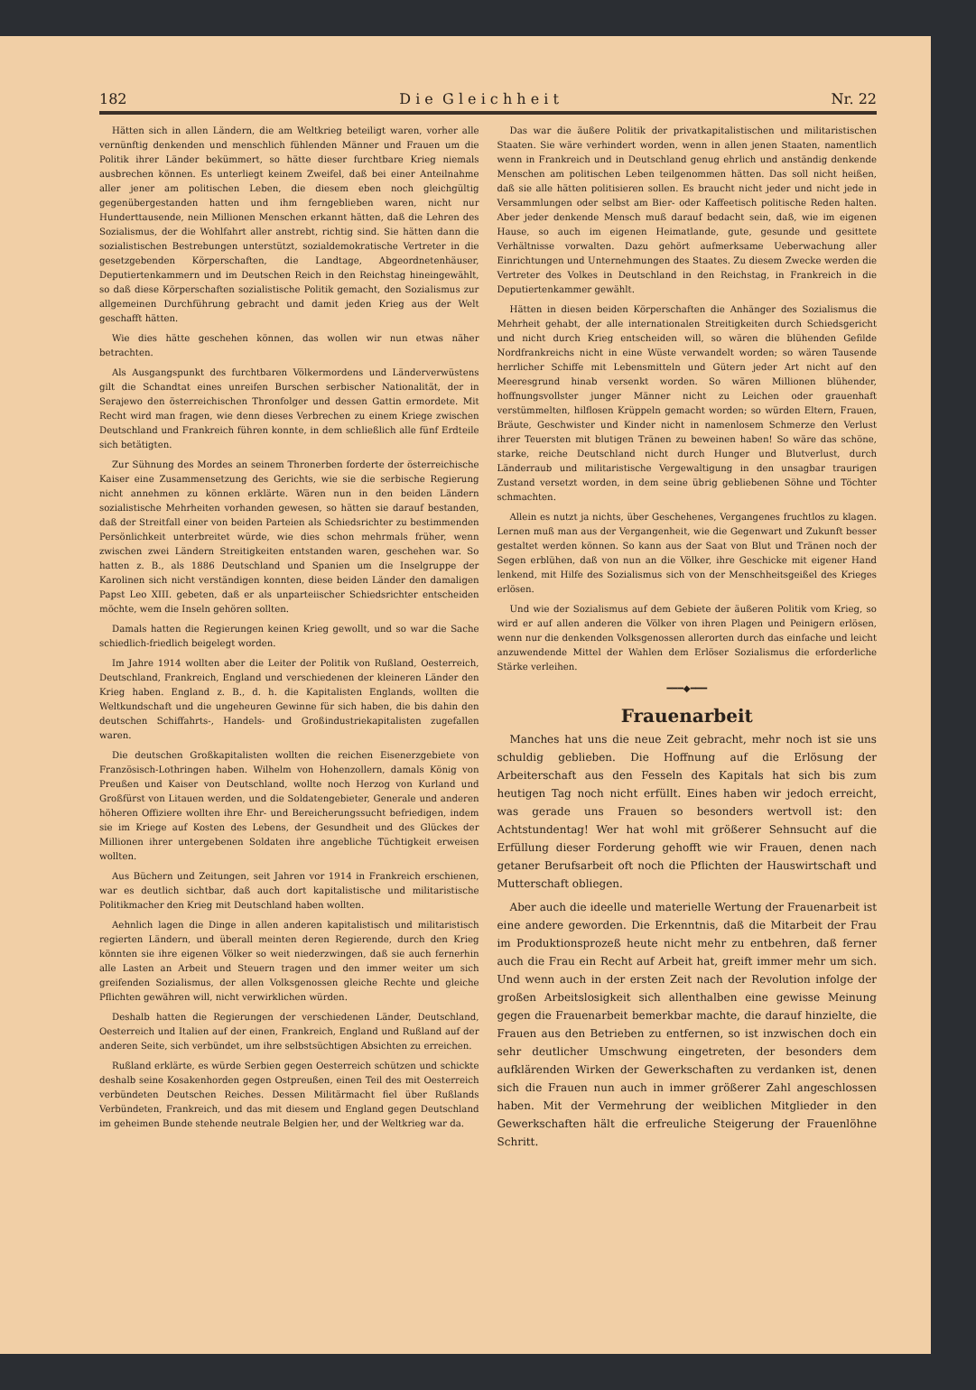182 D i e G l e i c h h e i t Nr. 22
Hätten sich in allen Ländern, die am Weltkrieg beteiligt waren, vorher alle vernünftig denkenden und menschlich fühlenden Männer und Frauen um die Politik ihrer Länder bekümmert, so hätte dieser furchtbare Krieg niemals ausbrechen können. Es unterliegt keinem Zweifel, daß bei einer Anteilnahme aller jener am politischen Leben, die diesem eben noch gleichgültig gegenübergestanden hatten und ihm ferngeblieben waren, nicht nur Hunderttausende, nein Millionen Menschen erkannt hätten, daß die Lehren des Sozialismus, der die Wohlfahrt aller anstrebt, richtig sind. Sie hätten dann die sozialistischen Bestrebungen unterstützt, sozialdemokratische Vertreter in die gesetzgebenden Körperschaften, die Landtage, Abgeordnetenhäuser, Deputiertenkammern und im Deutschen Reich in den Reichstag hineingewählt, so daß diese Körperschaften sozialistische Politik gemacht, den Sozialismus zur allgemeinen Durchführung gebracht und damit jeden Krieg aus der Welt geschafft hätten.
Wie dies hätte geschehen können, das wollen wir nun etwas näher betrachten.
Als Ausgangspunkt des furchtbaren Völkermordens und Länderverwüstens gilt die Schandtat eines unreifen Burschen serbischer Nationalität, der in Serajewo den österreichischen Thronfolger und dessen Gattin ermordete. Mit Recht wird man fragen, wie denn dieses Verbrechen zu einem Kriege zwischen Deutschland und Frankreich führen konnte, in dem schließlich alle fünf Erdteile sich betätigten.
Zur Sühnung des Mordes an seinem Thronerben forderte der österreichische Kaiser eine Zusammensetzung des Gerichts, wie sie die serbische Regierung nicht annehmen zu können erklärte. Wären nun in den beiden Ländern sozialistische Mehrheiten vorhanden gewesen, so hätten sie darauf bestanden, daß der Streitfall einer von beiden Parteien als Schiedsrichter zu bestimmenden Persönlichkeit unterbreitet würde, wie dies schon mehrmals früher, wenn zwischen zwei Ländern Streitigkeiten entstanden waren, geschehen war. So hatten z. B., als 1886 Deutschland und Spanien um die Inselgruppe der Karolinen sich nicht verständigen konnten, diese beiden Länder den damaligen Papst Leo XIII. gebeten, daß er als unparteiischer Schiedsrichter entscheiden möchte, wem die Inseln gehören sollten.
Damals hatten die Regierungen keinen Krieg gewollt, und so war die Sache schiedlich-friedlich beigelegt worden.
Im Jahre 1914 wollten aber die Leiter der Politik von Rußland, Oesterreich, Deutschland, Frankreich, England und verschiedenen der kleineren Länder den Krieg haben. England z. B., d. h. die Kapitalisten Englands, wollten die Weltkundschaft und die ungeheuren Gewinne für sich haben, die bis dahin den deutschen Schiffahrts-, Handels- und Großindustriekapitalisten zugefallen waren.
Die deutschen Großkapitalisten wollten die reichen Eisenerzgebiete von Französisch-Lothringen haben. Wilhelm von Hohenzollern, damals König von Preußen und Kaiser von Deutschland, wollte noch Herzog von Kurland und Großfürst von Litauen werden, und die Soldatengebieter, Generale und anderen höheren Offiziere wollten ihre Ehr- und Bereicherungssucht befriedigen, indem sie im Kriege auf Kosten des Lebens, der Gesundheit und des Glückes der Millionen ihrer untergebenen Soldaten ihre angebliche Tüchtigkeit erweisen wollten.
Aus Büchern und Zeitungen, seit Jahren vor 1914 in Frankreich erschienen, war es deutlich sichtbar, daß auch dort kapitalistische und militaristische Politikmacher den Krieg mit Deutschland haben wollten.
Aehnlich lagen die Dinge in allen anderen kapitalistisch und militaristisch regierten Ländern, und überall meinten deren Regierende, durch den Krieg könnten sie ihre eigenen Völker so weit niederzwingen, daß sie auch fernerhin alle Lasten an Arbeit und Steuern tragen und den immer weiter um sich greifenden Sozialismus, der allen Volksgenossen gleiche Rechte und gleiche Pflichten gewähren will, nicht verwirklichen würden.
Deshalb hatten die Regierungen der verschiedenen Länder, Deutschland, Oesterreich und Italien auf der einen, Frankreich, England und Rußland auf der anderen Seite, sich verbündet, um ihre selbstsüchtigen Absichten zu erreichen.
Rußland erklärte, es würde Serbien gegen Oesterreich schützen und schickte deshalb seine Kosakenhorden gegen Ostpreußen, einen Teil des mit Oesterreich verbündeten Deutschen Reiches. Dessen Militärmacht fiel über Rußlands Verbündeten, Frankreich, und das mit diesem und England gegen Deutschland im geheimen Bunde stehende neutrale Belgien her, und der Weltkrieg war da.
Das war die äußere Politik der privatkapitalistischen und militaristischen Staaten. Sie wäre verhindert worden, wenn in allen jenen Staaten, namentlich wenn in Frankreich und in Deutschland genug ehrlich und anständig denkende Menschen am politischen Leben teilgenommen hätten. Das soll nicht heißen, daß sie alle hätten politisieren sollen. Es braucht nicht jeder und nicht jede in Versammlungen oder selbst am Bier- oder Kaffeetisch politische Reden halten. Aber jeder denkende Mensch muß darauf bedacht sein, daß, wie im eigenen Hause, so auch im eigenen Heimatlande, gute, gesunde und gesittete Verhältnisse vorwalten. Dazu gehört aufmerksame Ueberwachung aller Einrichtungen und Unternehmungen des Staates. Zu diesem Zwecke werden die Vertreter des Volkes in Deutschland in den Reichstag, in Frankreich in die Deputiertenkammer gewählt.
Hätten in diesen beiden Körperschaften die Anhänger des Sozialismus die Mehrheit gehabt, der alle internationalen Streitigkeiten durch Schiedsgericht und nicht durch Krieg entscheiden will, so wären die blühenden Gefilde Nordfrankreichs nicht in eine Wüste verwandelt worden; so wären Tausende herrlicher Schiffe mit Lebensmitteln und Gütern jeder Art nicht auf den Meeresgrund hinab versenkt worden. So wären Millionen blühender, hoffnungsvollster junger Männer nicht zu Leichen oder grauenhaft verstümmelten, hilflosen Krüppeln gemacht worden; so würden Eltern, Frauen, Bräute, Geschwister und Kinder nicht in namenlosem Schmerze den Verlust ihrer Teuersten mit blutigen Tränen zu beweinen haben! So wäre das schöne, starke, reiche Deutschland nicht durch Hunger und Blutverlust, durch Länderraub und militaristische Vergewaltigung in den unsagbar traurigen Zustand versetzt worden, in dem seine übrig gebliebenen Söhne und Töchter schmachten.
Allein es nutzt ja nichts, über Geschehenes, Vergangenes fruchtlos zu klagen. Lernen muß man aus der Vergangenheit, wie die Gegenwart und Zukunft besser gestaltet werden können. So kann aus der Saat von Blut und Tränen noch der Segen erblühen, daß von nun an die Völker, ihre Geschicke mit eigener Hand lenkend, mit Hilfe des Sozialismus sich von der Menschheitsgeißel des Krieges erlösen.
Und wie der Sozialismus auf dem Gebiete der äußeren Politik vom Krieg, so wird er auf allen anderen die Völker von ihren Plagen und Peinigern erlösen, wenn nur die denkenden Volksgenossen allerorten durch das einfache und leicht anzuwendende Mittel der Wahlen dem Erlöser Sozialismus die erforderliche Stärke verleihen.
━━━◆━━━
Frauenarbeit
Manches hat uns die neue Zeit gebracht, mehr noch ist sie uns schuldig geblieben. Die Hoffnung auf die Erlösung der Arbeiterschaft aus den Fesseln des Kapitals hat sich bis zum heutigen Tag noch nicht erfüllt. Eines haben wir jedoch erreicht, was gerade uns Frauen so besonders wertvoll ist: den Achtstundentag! Wer hat wohl mit größerer Sehnsucht auf die Erfüllung dieser Forderung gehofft wie wir Frauen, denen nach getaner Berufsarbeit oft noch die Pflichten der Hauswirtschaft und Mutterschaft obliegen.
Aber auch die ideelle und materielle Wertung der Frauenarbeit ist eine andere geworden. Die Erkenntnis, daß die Mitarbeit der Frau im Produktionsprozeß heute nicht mehr zu entbehren, daß ferner auch die Frau ein Recht auf Arbeit hat, greift immer mehr um sich. Und wenn auch in der ersten Zeit nach der Revolution infolge der großen Arbeitslosigkeit sich allenthalben eine gewisse Meinung gegen die Frauenarbeit bemerkbar machte, die darauf hinzielte, die Frauen aus den Betrieben zu entfernen, so ist inzwischen doch ein sehr deutlicher Umschwung eingetreten, der besonders dem aufklärenden Wirken der Gewerkschaften zu verdanken ist, denen sich die Frauen nun auch in immer größerer Zahl angeschlossen haben. Mit der Vermehrung der weiblichen Mitglieder in den Gewerkschaften hält die erfreuliche Steigerung der Frauenlöhne Schritt.